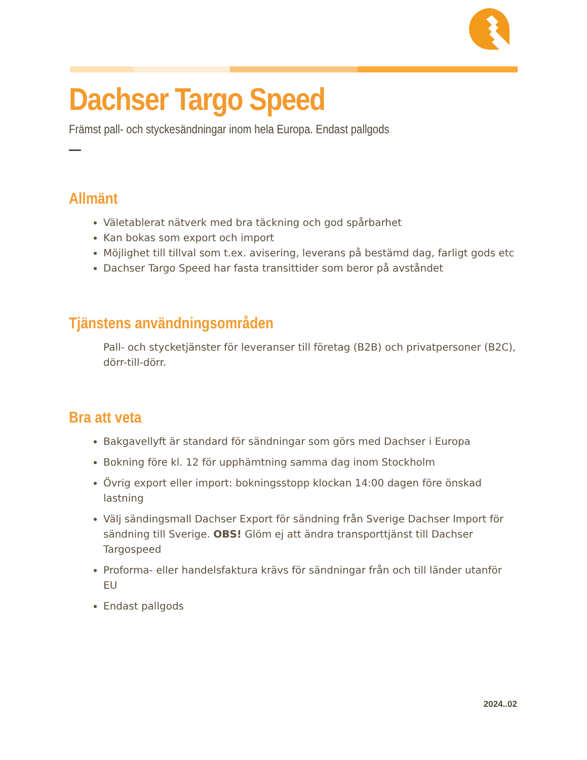Dachser Targo Speed
Främst pall- och styckesändningar inom hela Europa. Endast pallgods
Allmänt
Väletablerat nätverk med bra täckning och god spårbarhet
Kan bokas som export och import
Möjlighet till tillval som t.ex. avisering, leverans på bestämd dag, farligt gods etc
Dachser Targo Speed har fasta transittider som beror på avståndet
Tjänstens användningsområden
Pall- och stycketjänster för leveranser till företag (B2B) och privatpersoner (B2C), dörr-till-dörr.
Bra att veta
Bakgavellyft är standard för sändningar som görs med Dachser i Europa
Bokning före kl. 12 för upphämtning samma dag inom Stockholm
Övrig export eller import: bokningsstopp klockan 14:00 dagen före önskad lastning
Välj sändingsmall Dachser Export för sändning från Sverige Dachser Import för sändning till Sverige. OBS! Glöm ej att ändra transporttjänst till Dachser Targospeed
Proforma- eller handelsfaktura krävs för sändningar från och till länder utanför EU
Endast pallgods
2024..02